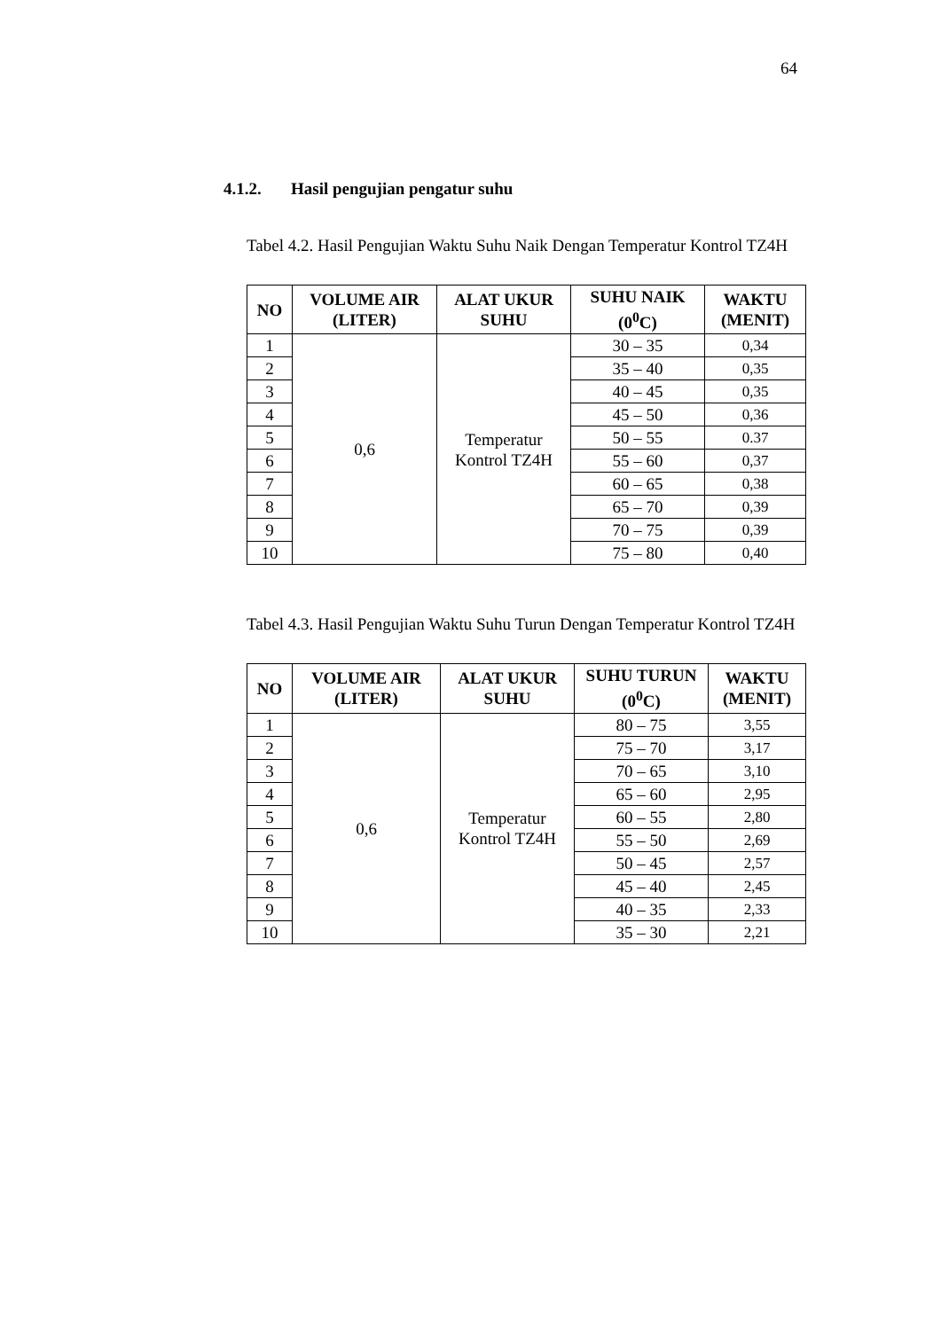64
4.1.2. Hasil pengujian pengatur suhu
Tabel 4.2. Hasil Pengujian Waktu Suhu Naik Dengan Temperatur Kontrol TZ4H
| NO | VOLUME AIR (LITER) | ALAT UKUR SUHU | SUHU NAIK (0<sup>0</sup>C) | WAKTU (MENIT) |
| --- | --- | --- | --- | --- |
| 1 | 0,6 | Temperatur Kontrol TZ4H | 30 – 35 | 0,34 |
| 2 | | | 35 – 40 | 0,35 |
| 3 | | | 40 – 45 | 0,35 |
| 4 | | | 45 – 50 | 0,36 |
| 5 | | | 50 – 55 | 0.37 |
| 6 | | | 55 – 60 | 0,37 |
| 7 | | | 60 – 65 | 0,38 |
| 8 | | | 65 – 70 | 0,39 |
| 9 | | | 70 – 75 | 0,39 |
| 10 | | | 75 – 80 | 0,40 |
Tabel 4.3. Hasil Pengujian Waktu Suhu Turun Dengan Temperatur Kontrol TZ4H
| NO | VOLUME AIR (LITER) | ALAT UKUR SUHU | SUHU TURUN (0<sup>0</sup>C) | WAKTU (MENIT) |
| --- | --- | --- | --- | --- |
| 1 | 0,6 | Temperatur Kontrol TZ4H | 80 – 75 | 3,55 |
| 2 | | | 75 – 70 | 3,17 |
| 3 | | | 70 – 65 | 3,10 |
| 4 | | | 65 – 60 | 2,95 |
| 5 | | | 60 – 55 | 2,80 |
| 6 | | | 55 – 50 | 2,69 |
| 7 | | | 50 – 45 | 2,57 |
| 8 | | | 45 – 40 | 2,45 |
| 9 | | | 40 – 35 | 2,33 |
| 10 | | | 35 – 30 | 2,21 |